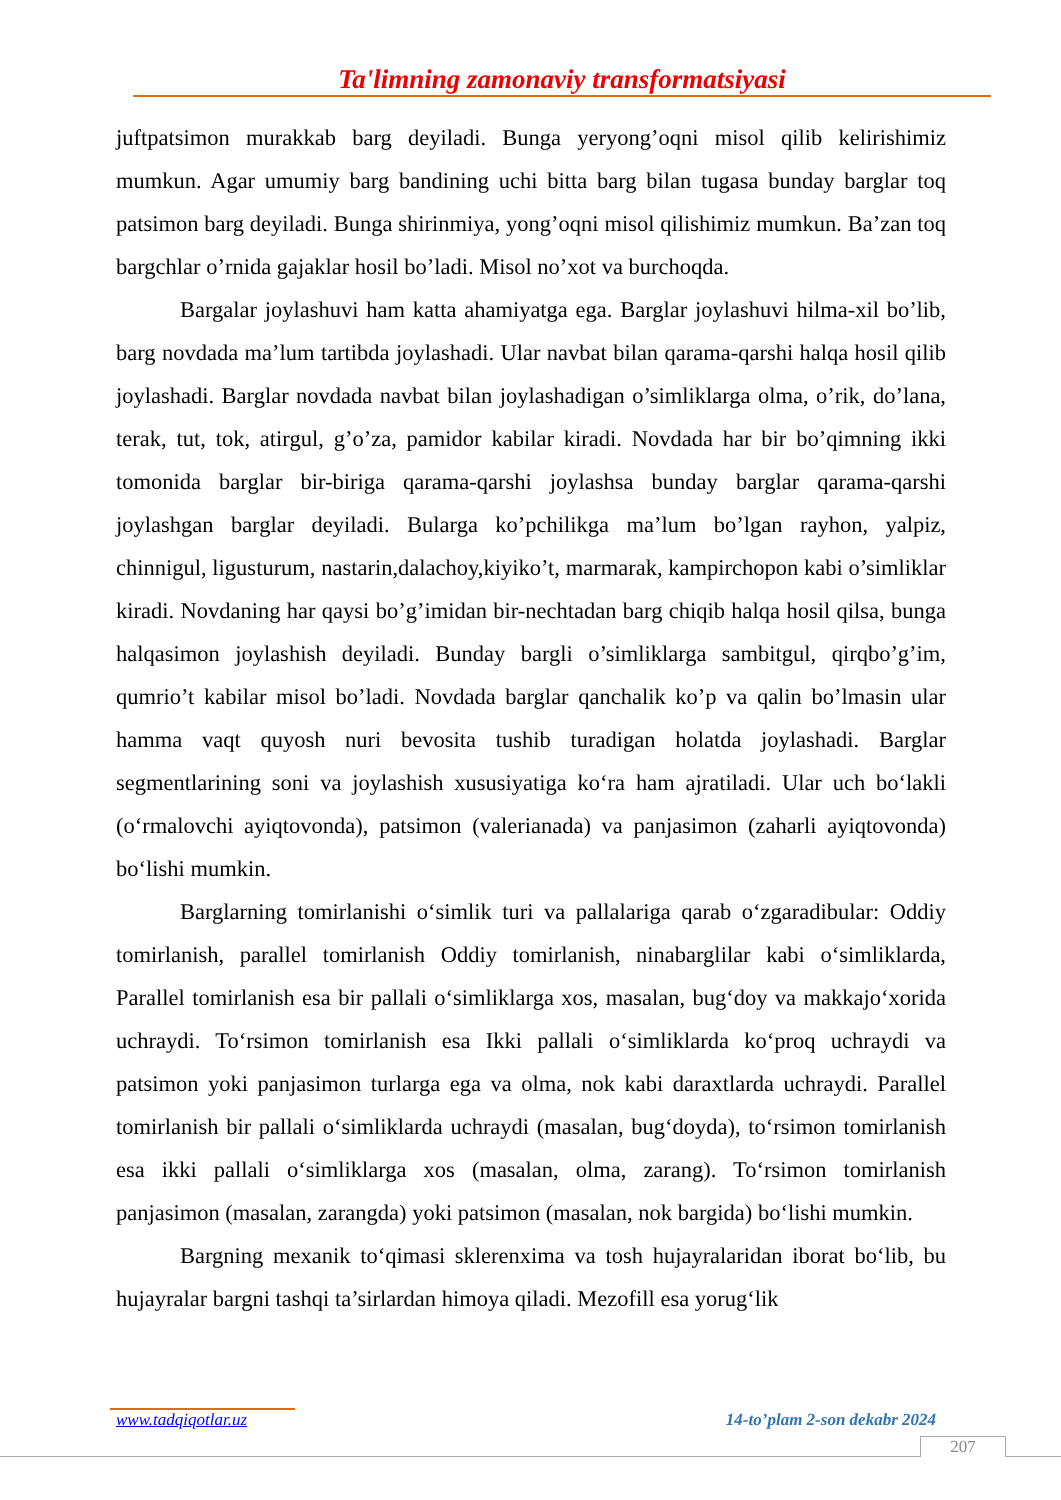Ta'limning zamonaviy transformatsiyasi
juftpatsimon murakkab barg deyiladi. Bunga yeryong’oqni misol qilib kelirishimiz mumkun. Agar umumiy barg bandining uchi bitta barg bilan tugasa bunday barglar toq patsimon barg deyiladi. Bunga shirinmiya, yong’oqni misol qilishimiz mumkun. Ba’zan toq bargchlar o’rnida gajaklar hosil bo’ladi. Misol no’xot va burchoqda.
Bargalar joylashuvi ham katta ahamiyatga ega. Barglar joylashuvi hilma-xil bo’lib, barg novdada ma’lum tartibda joylashadi. Ular navbat bilan qarama-qarshi halqa hosil qilib joylashadi. Barglar novdada navbat bilan joylashadigan o’simliklarga olma, o’rik, do’lana, terak, tut, tok, atirgul, g’o’za, pamidor kabilar kiradi. Novdada har bir bo’qimning ikki tomonida barglar bir-biriga qarama-qarshi joylashsa bunday barglar qarama-qarshi joylashgan barglar deyiladi. Bularga ko’pchilikga ma’lum bo’lgan rayhon, yalpiz, chinnigul, ligusturum, nastarin,dalachoy,kiyiko’t, marmarak, kampirchopon kabi o’simliklar kiradi. Novdaning har qaysi bo’g’imidan bir-nechtadan barg chiqib halqa hosil qilsa, bunga halqasimon joylashish deyiladi. Bunday bargli o’simliklarga sambitgul, qirqbo’g’im, qumrio’t kabilar misol bo’ladi. Novdada barglar qanchalik ko’p va qalin bo’lmasin ular hamma vaqt quyosh nuri bevosita tushib turadigan holatda joylashadi. Barglar segmentlarining soni va joylashish xususiyatiga ko‘ra ham ajratiladi. Ular uch bo‘lakli (o‘rmalovchi ayiqtovonda), patsimon (valerianada) va panjasimon (zaharli ayiqtovonda) bo‘lishi mumkin.
Barglarning tomirlanishi o‘simlik turi va pallalariga qarab o‘zgaradibular: Oddiy tomirlanish, parallel tomirlanish Oddiy tomirlanish, ninabarglilar kabi o‘simliklarda, Parallel tomirlanish esa bir pallali o‘simliklarga xos, masalan, bug‘doy va makkajo‘xorida uchraydi. To‘rsimon tomirlanish esa Ikki pallali o‘simliklarda ko‘proq uchraydi va patsimon yoki panjasimon turlarga ega va olma, nok kabi daraxtlarda uchraydi. Parallel tomirlanish bir pallali o‘simliklarda uchraydi (masalan, bug‘doyda), to‘rsimon tomirlanish esa ikki pallali o‘simliklarga xos (masalan, olma, zarang). To‘rsimon tomirlanish panjasimon (masalan, zarangda) yoki patsimon (masalan, nok bargida) bo‘lishi mumkin.
Bargning mexanik to‘qimasi sklerenxima va tosh hujayralaridan iborat bo‘lib, bu hujayralar bargni tashqi ta’sirlardan himoya qiladi. Mezofill esa yorug‘lik
www.tadqiqotlar.uz 14-to’plam 2-son dekabr 2024
207